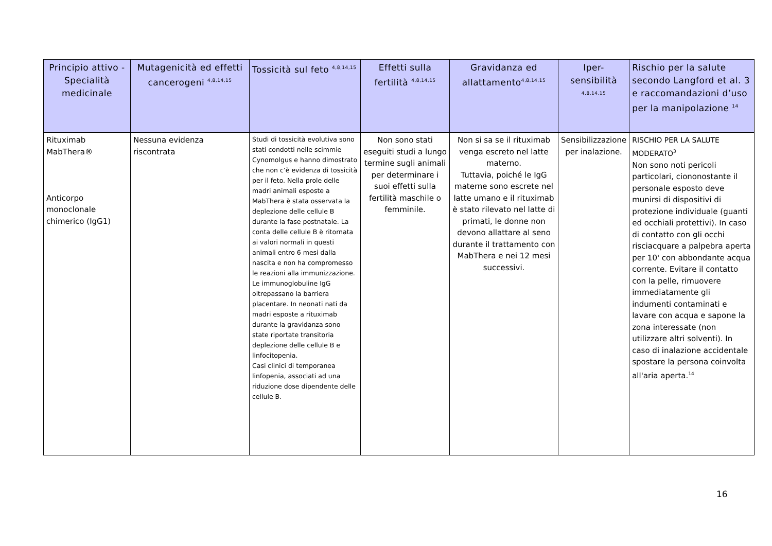| Principio attivo - Specialità medicinale | Mutagenicità ed effetti cancerogeni <sup>4,8,14,15</sup> | Tossicità sul feto <sup>4,8,14,15</sup> | Effetti sulla fertilità <sup>4,8,14,15</sup> | Gravidanza ed allattamento<sup>4,8,14,15</sup> | Iper-sensibilità <sup>4,8,14,15</sup> | Rischio per la salute secondo Langford et al. 3 e raccomandazioni d’uso per la manipolazione <sup>14</sup> |
| --- | --- | --- | --- | --- | --- | --- |
| Rituximab MabThera® Anticorpo monoclonale chimerico (IgG1) | Nessuna evidenza riscontrata | Studi di tossicità evolutiva sono stati condotti nelle scimmie Cynomolgus e hanno dimostrato che non c’è evidenza di tossicità per il feto. Nella prole delle madri animali esposte a MabThera è stata osservata la deplezione delle cellule B durante la fase postnatale. La conta delle cellule B è ritornata ai valori normali in questi animali entro 6 mesi dalla nascita e non ha compromesso le reazioni alla immunizzazione. Le immunoglobuline IgG oltrepassano la barriera placentare. In neonati nati da madri esposte a rituximab durante la gravidanza sono state riportate transitoria deplezione delle cellule B e linfocitopenia. Casi clinici di temporanea linfopenia, associati ad una riduzione dose dipendente delle cellule B. | Non sono stati eseguiti studi a lungo termine sugli animali per determinare i suoi effetti sulla fertilità maschile o femminile. | Non si sa se il rituximab venga escreto nel latte materno. Tuttavia, poiché le IgG materne sono escrete nel latte umano e il rituximab è stato rilevato nel latte di primati, le donne non devono allattare al seno durante il trattamento con MabThera e nei 12 mesi successivi. | Sensibilizzazione per inalazione. | RISCHIO PER LA SALUTE MODERATO<sup>3</sup> Non sono noti pericoli particolari, ciononostante il personale esposto deve munirsi di dispositivi di protezione individuale (guanti ed occhiali protettivi). In caso di contatto con gli occhi risciacquare a palpebra aperta per 10' con abbondante acqua corrente. Evitare il contatto con la pelle, rimuovere immediatamente gli indumenti contaminati e lavare con acqua e sapone la zona interessate (non utilizzare altri solventi). In caso di inalazione accidentale spostare la persona coinvolta all'aria aperta.<sup>14</sup> |
16